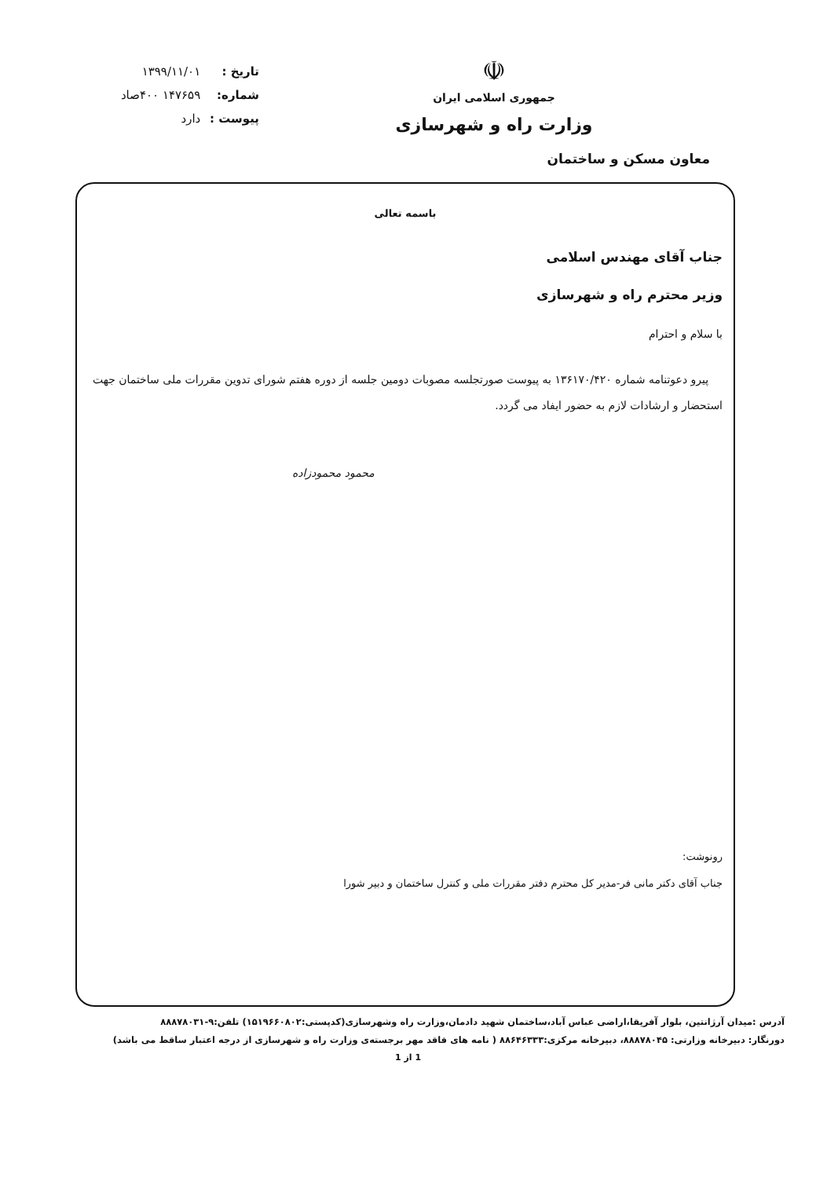☫
جمهوری اسلامی ایران
وزارت راه و شهرسازی
تاریخ : ۱۳۹۹/۱۱/۰۱
شماره: ۱۴۷۶۵۹ ۴۰۰صاد
پیوست : دارد
معاون مسکن و ساختمان
باسمه تعالی
جناب آقای مهندس اسلامی
وزیر محترم راه و شهرسازی
با سلام و احترام
پیرو دعوتنامه شماره ۱۳۶۱۷۰/۴۲۰ به پیوست صورتجلسه مصوبات دومین جلسه از دوره هفتم شورای تدوین مقررات ملی ساختمان جهت استحضار و ارشادات لازم به حضور ایفاد می گردد.
محمود محمودزاده
رونوشت:
جناب آقای دکتر مانی فر-مدیر کل محترم دفتر مقررات ملی و کنترل ساختمان و دبیر شورا
آدرس :میدان آرژانتین، بلوار آفریقا،اراضی عباس آباد،ساختمان شهید دادمان،وزارت راه وشهرسازی(کدپستی:۱۵۱۹۶۶۰۸۰۲) تلفن:۹-۸۸۸۷۸۰۳۱
دورنگار: دبیرخانه وزارتی: ۸۸۸۷۸۰۴۵، دبیرخانه مرکزی:۸۸۶۴۶۳۳۳ ( نامه های فاقد مهر برجسته‌ی وزارت راه و شهرسازی از درجه اعتبار ساقط می باشد)
1 از 1